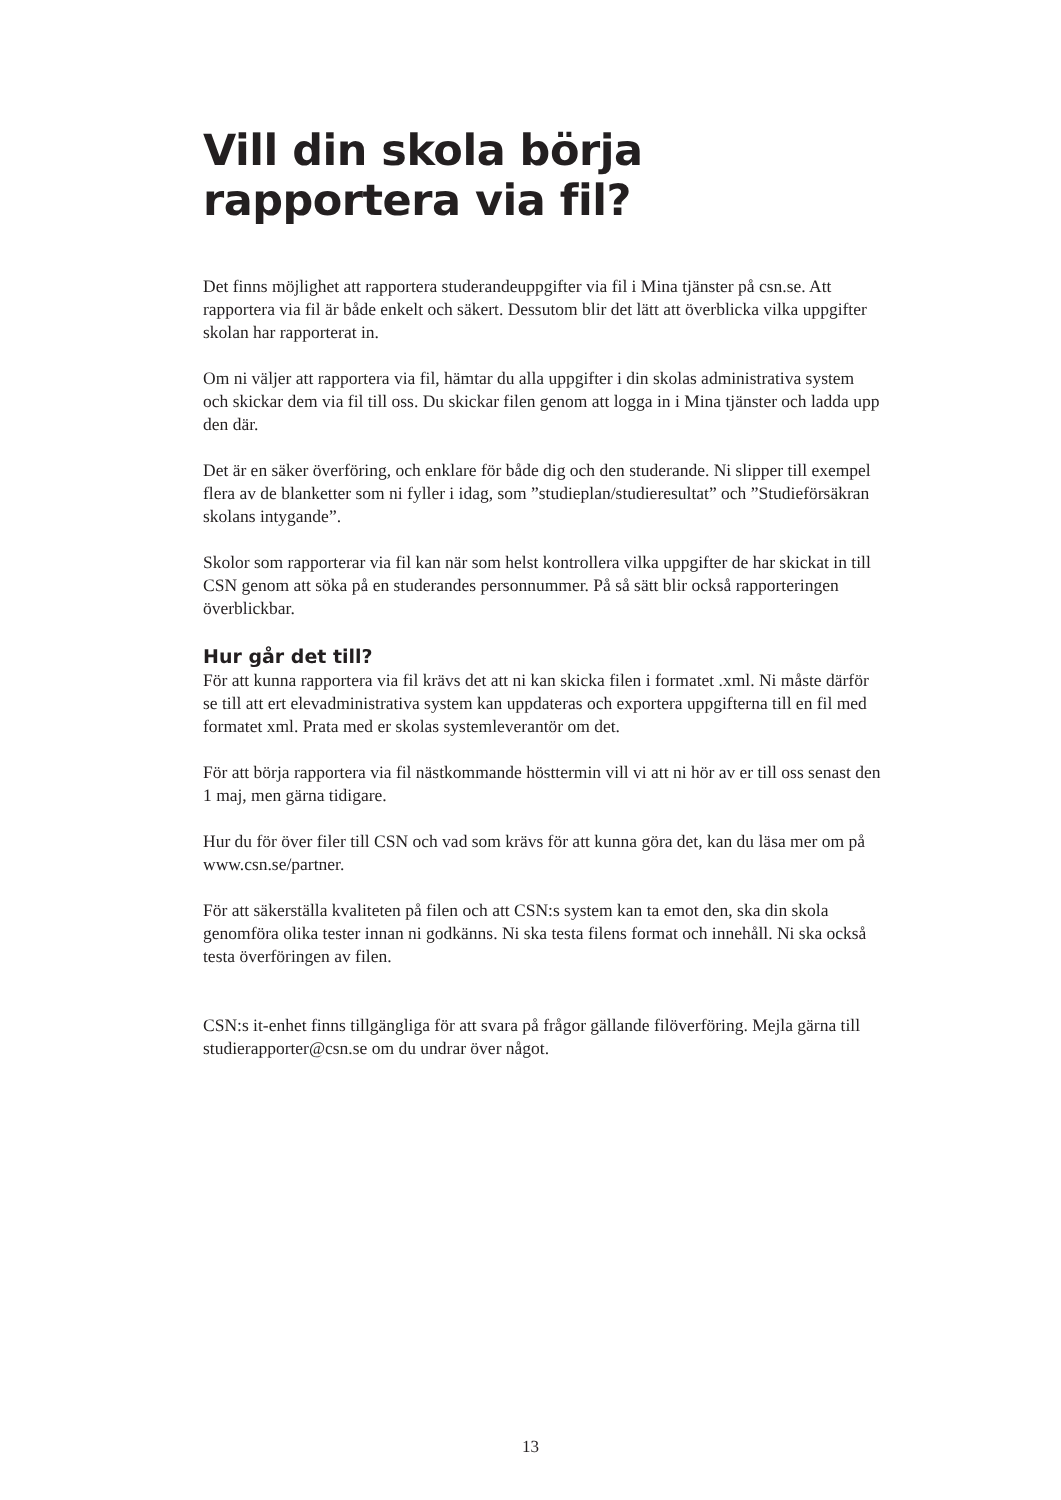Vill din skola börja
rapportera via fil?
Det finns möjlighet att rapportera studerandeuppgifter via fil i Mina tjänster på csn.se. Att rapportera via fil är både enkelt och säkert. Dessutom blir det lätt att överblicka vilka uppgifter skolan har rapporterat in.
Om ni väljer att rapportera via fil, hämtar du alla uppgifter i din skolas administrativa system och skickar dem via fil till oss. Du skickar filen genom att logga in i Mina tjänster och ladda upp den där.
Det är en säker överföring, och enklare för både dig och den studerande. Ni slipper till exempel flera av de blanketter som ni fyller i idag, som ”studieplan/studieresultat” och ”Studieförsäkran skolans intygande”.
Skolor som rapporterar via fil kan när som helst kontrollera vilka uppgifter de har skickat in till CSN genom att söka på en studerandes personnummer. På så sätt blir också rapporteringen överblickbar.
Hur går det till?
För att kunna rapportera via fil krävs det att ni kan skicka filen i formatet .xml. Ni måste därför se till att ert elevadministrativa system kan uppdateras och exportera uppgifterna till en fil med formatet xml. Prata med er skolas systemleverantör om det.
För att börja rapportera via fil nästkommande hösttermin vill vi att ni hör av er till oss senast den 1 maj, men gärna tidigare.
Hur du för över filer till CSN och vad som krävs för att kunna göra det, kan du läsa mer om på www.csn.se/partner.
För att säkerställa kvaliteten på filen och att CSN:s system kan ta emot den, ska din skola genomföra olika tester innan ni godkänns. Ni ska testa filens format och innehåll. Ni ska också testa överföringen av filen.
CSN:s it-enhet finns tillgängliga för att svara på frågor gällande filöverföring. Mejla gärna till studierapporter@csn.se om du undrar över något.
13